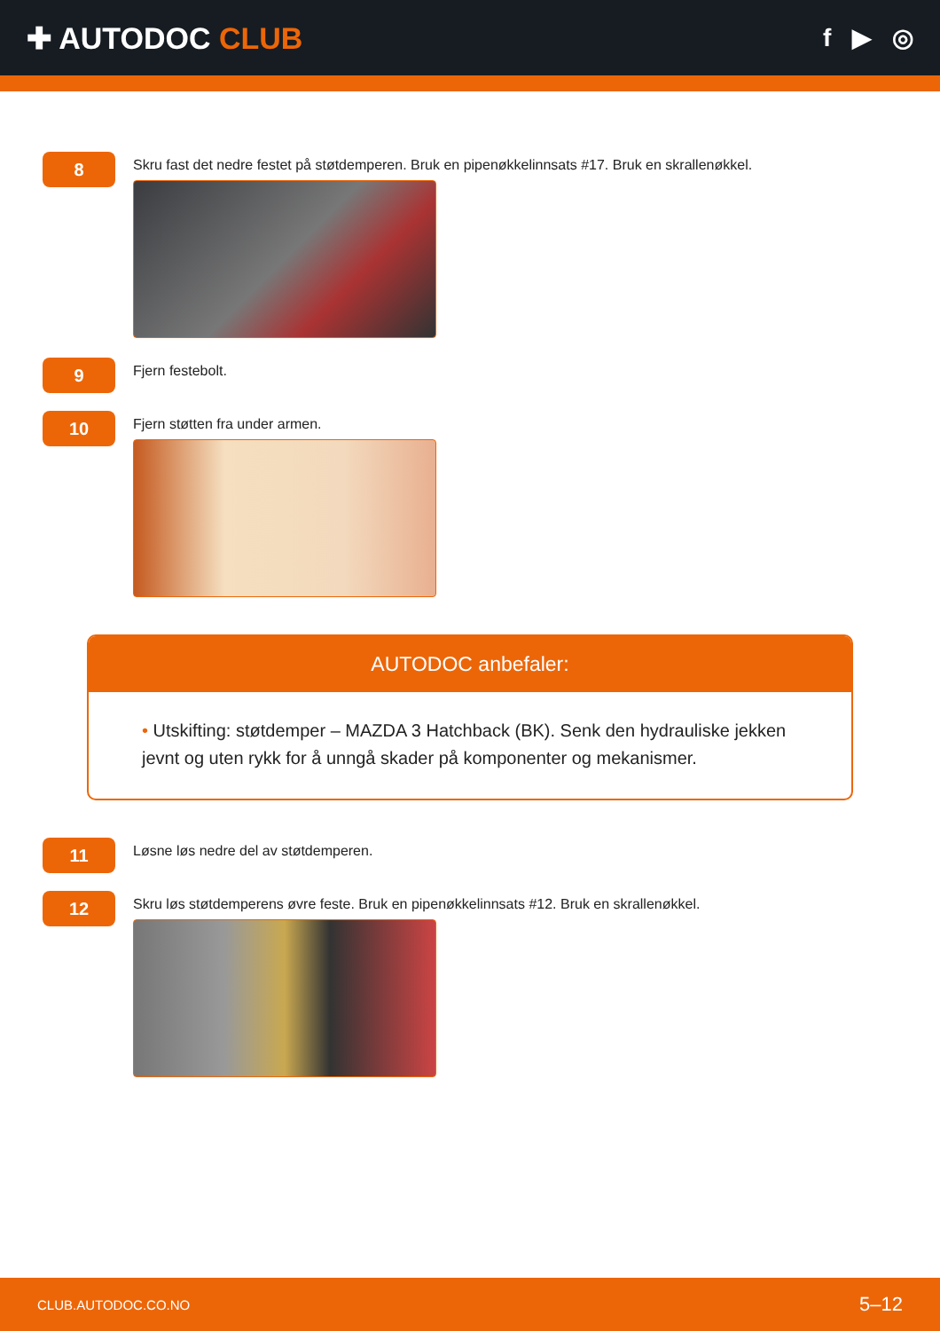✚ AUTODOC CLUB
f ▶ ◎
8
Skru fast det nedre festet på støtdemperen. Bruk en pipenøkkelinnsats #17. Bruk en skrallenøkkel.
9
Fjern festebolt.
10
Fjern støtten fra under armen.
AUTODOC anbefaler:
• Utskifting: støtdemper – MAZDA 3 Hatchback (BK). Senk den hydrauliske jekken jevnt og uten rykk for å unngå skader på komponenter og mekanismer.
11
Løsne løs nedre del av støtdemperen.
12
Skru løs støtdemperens øvre feste. Bruk en pipenøkkelinnsats #12. Bruk en skrallenøkkel.
CLUB.AUTODOC.CO.NO 5–12